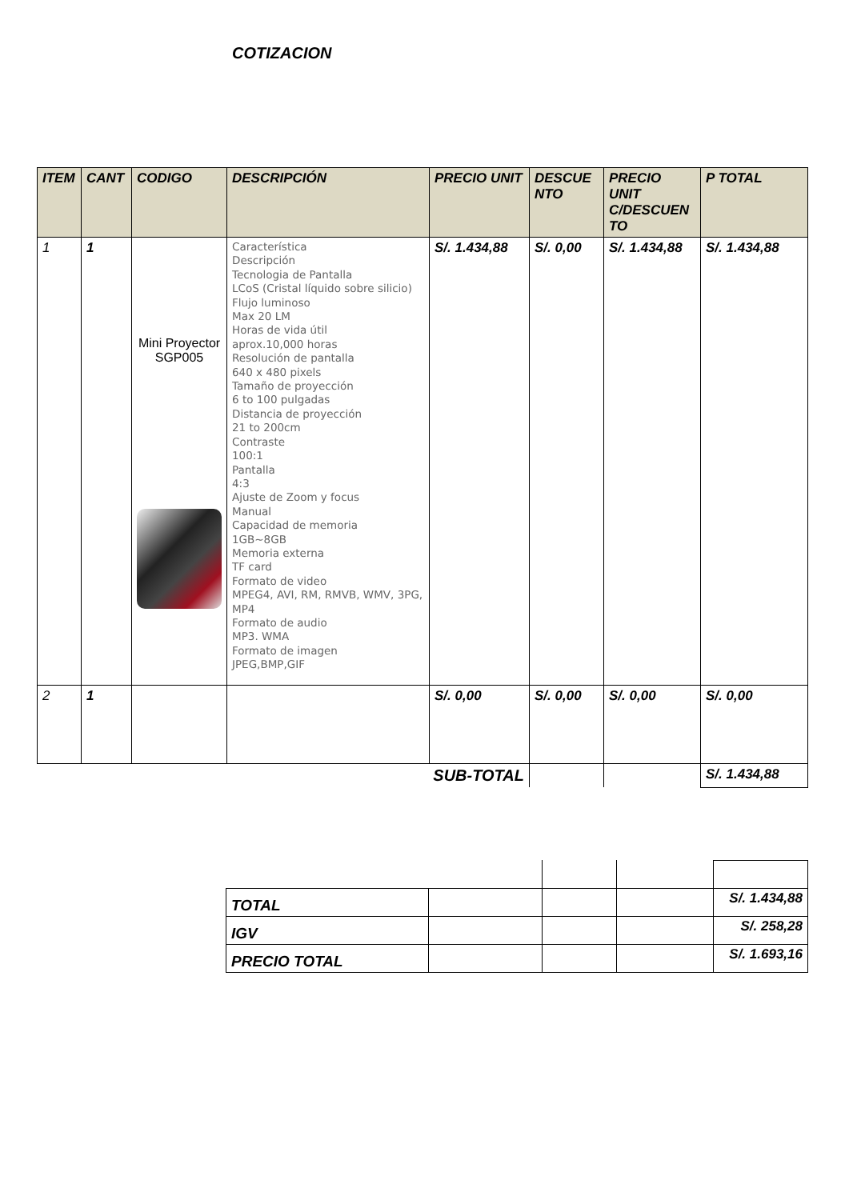COTIZACION
| ITEM | CANT | CODIGO | DESCRIPCIÓN | PRECIO UNIT | DESCUE NTO | PRECIO UNIT C/DESCUEN TO | P TOTAL |
| --- | --- | --- | --- | --- | --- | --- | --- |
| 1 | 1 | Mini Proyector SGP005 | Característica Descripción Tecnologia de Pantalla LCoS (Cristal líquido sobre silicio) Flujo luminoso Max 20 LM Horas de vida útil aprox.10,000 horas Resolución de pantalla 640 x 480 pixels Tamaño de proyección 6 to 100 pulgadas Distancia de proyección 21 to 200cm Contraste 100:1 Pantalla 4:3 Ajuste de Zoom y focus Manual Capacidad de memoria 1GB~8GB Memoria externa TF card Formato de video MPEG4, AVI, RM, RMVB, WMV, 3PG, MP4 Formato de audio MP3. WMA Formato de imagen JPEG,BMP,GIF | S/. 1.434,88 | S/. 0,00 | S/. 1.434,88 | S/. 1.434,88 |
| 2 | 1 | | | S/. 0,00 | S/. 0,00 | S/. 0,00 | S/. 0,00 |
| SUB-TOTAL | | | | | | | S/. 1.434,88 |
| TOTAL | | | | S/. 1.434,88 |
| IGV | | | | S/. 258,28 |
| PRECIO TOTAL | | | | S/. 1.693,16 |